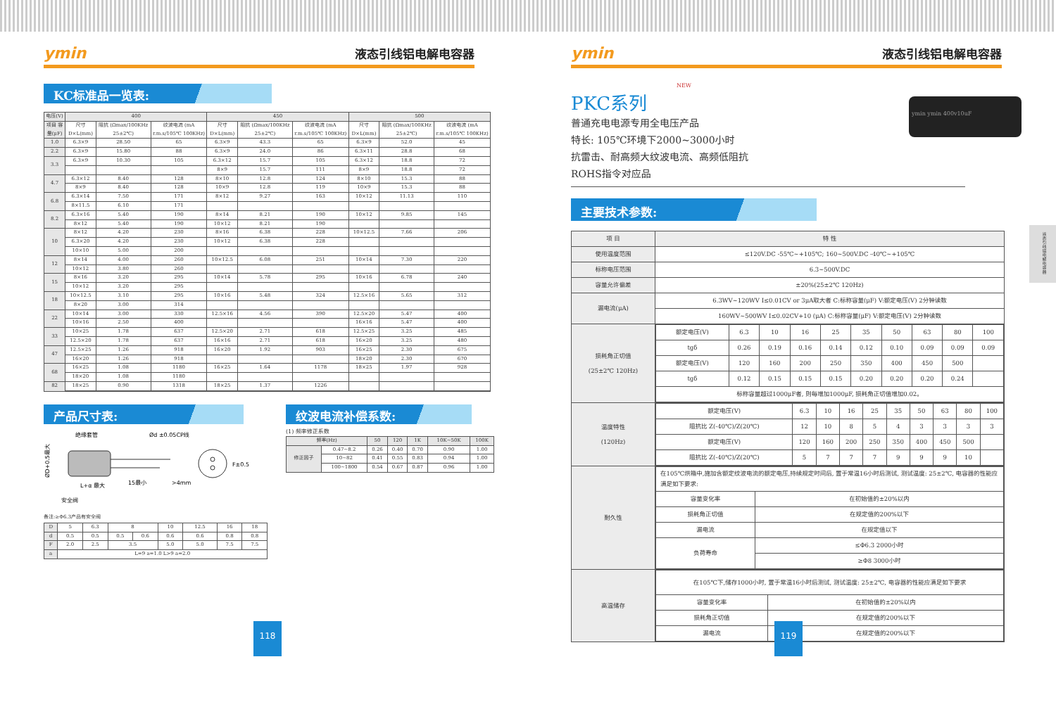ymin 液态引线铝电解电容器
KC标准品一览表:
| 电压(V) | 400 | | | 450 | | | 500 | | |
| --- | --- | --- | --- | --- | --- | --- | --- | --- | --- |
| 项目 容量(μF) | 尺寸 D×L(mm) | 阻抗 (Ωmax/100KHz 25±2℃) | 纹波电流 (mA r.m.s/105℃ 100KHz) | 尺寸 D×L(mm) | 阻抗 (Ωmax/100KHz 25±2℃) | 纹波电流 (mA r.m.s/105℃ 100KHz) | 尺寸 D×L(mm) | 阻抗 (Ωmax/100KHz 25±2℃) | 纹波电流 (mA r.m.s/105℃ 100KHz) |
| 1.0 | 6.3×9 | 28.50 | 65 | 6.3×9 | 43.3 | 65 | 6.3×9 | 52.0 | 45 |
| 2.2 | 6.3×9 | 15.80 | 88 | 6.3×9 | 24.0 | 86 | 6.3×11 | 28.8 | 68 |
| 3.3 | 6.3×9 | 10.30 | 105 | 6.3×12 | 15.7 | 105 | 6.3×12 | 18.8 | 72 |
| | | | | 8×9 | 15.7 | 111 | 8×9 | 18.8 | 72 |
| 4.7 | 6.3×12 | 8.40 | 128 | 8×10 | 12.8 | 124 | 8×10 | 15.3 | 88 |
| | 8×9 | 8.40 | 128 | 10×9 | 12.8 | 119 | 10×9 | 15.3 | 88 |
| 6.8 | 6.3×14 | 7.50 | 171 | 8×12 | 9.27 | 163 | 10×12 | 11.13 | 110 |
| | 8×11.5 | 6.10 | 171 | | | | | | |
| 8.2 | 6.3×16 | 5.40 | 190 | 8×14 | 8.21 | 190 | 10×12 | 9.85 | 145 |
| | 8×12 | 5.40 | 190 | 10×12 | 8.21 | 190 | | | |
| 10 | 8×12 | 4.20 | 230 | 8×16 | 6.38 | 228 | 10×12.5 | 7.66 | 206 |
| | 6.3×20 | 4.20 | 230 | 10×12 | 6.38 | 228 | | | |
| | 10×10 | 5.00 | 200 | | | | | | |
| 12 | 8×14 | 4.00 | 260 | 10×12.5 | 6.08 | 251 | 10×14 | 7.30 | 220 |
| | 10×12 | 3.80 | 260 | | | | | | |
| 15 | 8×16 | 3.20 | 295 | 10×14 | 5.78 | 295 | 10×16 | 6.78 | 240 |
| | 10×12 | 3.20 | 295 | | | | | | |
| 18 | 10×12.5 | 3.10 | 295 | 10×16 | 5.48 | 324 | 12.5×16 | 5.65 | 312 |
| | 8×20 | 3.00 | 314 | | | | | | |
| 22 | 10×14 | 3.00 | 330 | 12.5×16 | 4.56 | 390 | 12.5×20 | 5.47 | 400 |
| | 10×16 | 2.50 | 400 | | | | 16×16 | 5.47 | 400 |
| 33 | 10×25 | 1.78 | 637 | 12.5×20 | 2.71 | 618 | 12.5×25 | 3.25 | 485 |
| | 12.5×20 | 1.78 | 637 | 16×16 | 2.71 | 618 | 16×20 | 3.25 | 480 |
| 47 | 12.5×25 | 1.26 | 918 | 16×20 | 1.92 | 903 | 16×25 | 2.30 | 675 |
| | 16×20 | 1.26 | 918 | | | | 18×20 | 2.30 | 670 |
| 68 | 16×25 | 1.08 | 1180 | 16×25 | 1.64 | 1178 | 18×25 | 1.97 | 928 |
| | 18×20 | 1.08 | 1180 | | | | | | |
| 82 | 18×25 | 0.90 | 1318 | 18×25 | 1.37 | 1226 | | | |
产品尺寸表:
绝缘套管
Ød ±0.05CP线
ØD+0.5最大
F±0.5
L+α 最大
15最小
>4mm
安全阀
备注:≥Φ6.3产品有安全阀
| D | 5 | 6.3 | 8 | | 10 | 12.5 | 16 | 18 |
| d | 0.5 | 0.5 | 0.5 | 0.6 | 0.6 | 0.6 | 0.8 | 0.8 |
| F | 2.0 | 2.5 | 3.5 | | 5.0 | 5.0 | 7.5 | 7.5 |
| a | L=9 a=1.0 L>9 a=2.0 | | | | | | | |
纹波电流补偿系数:
(1) 频率修正系数
| 频率(Hz) | | 50 | 120 | 1K | 10K~50K | 100K |
| 修正因子 | 0.47~8.2 | 0.26 | 0.40 | 0.70 | 0.90 | 1.00 |
| | 10~82 | 0.41 | 0.55 | 0.83 | 0.94 | 1.00 |
| | 100~1800 | 0.54 | 0.67 | 0.87 | 0.96 | 1.00 |
118
ymin 液态引线铝电解电容器
NEW
PKC系列
普通充电电源专用全电压产品
特长: 105℃环境下2000~3000小时
抗雷击、耐高频大纹波电流、高频低阻抗
ROHS指令对应品
ymin ymin 400v10uF
主要技术参数:
| 项 目 | 特 性 |
| 使用温度范围 | ≤120V.DC -55℃~+105℃; 160~500V.DC -40℃~+105℃ |
| 标称电压范围 | 6.3~500V.DC |
| 容量允许偏差 | ±20%(25±2℃ 120Hz) |
| 漏电流(μA) | 6.3WV~120WV I≤0.01CV or 3μA取大者 C:标称容量(μF) V:额定电压(V) 2分钟读数 |
| | 160WV~500WV I≤0.02CV+10 (μA) C:标称容量(μF) V:额定电压(V) 2分钟读数 |
| 损耗角正切值 (25±2℃ 120Hz) | / 额定电压(V) / 6.3 / 10 / 16 / 25 / 35 / 50 / 63 / 80 / 100 / / tgδ / 0.26 / 0.19 / 0.16 / 0.14 / 0.12 / 0.10 / 0.09 / 0.09 / 0.09 / / 额定电压(V) / 120 / 160 / 200 / 250 / 350 / 400 / 450 / 500 / / / tgδ / 0.12 / 0.15 / 0.15 / 0.15 / 0.20 / 0.20 / 0.20 / 0.24 / / / 标称容量超过1000μF者, 则每增加1000μF, 损耗角正切值增加0.02。 / / / / / / / / / / |
| 温度特性 (120Hz) | / 额定电压(V) / 6.3 / 10 / 16 / 25 / 35 / 50 / 63 / 80 / 100 / / 阻抗比 Z(-40℃)/Z(20℃) / 12 / 10 / 8 / 5 / 4 / 3 / 3 / 3 / 3 / / 额定电压(V) / 120 / 160 / 200 / 250 / 350 / 400 / 450 / 500 / / / 阻抗比 Z(-40℃)/Z(20℃) / 5 / 7 / 7 / 7 / 9 / 9 / 9 / 10 / / |
| 耐久性 | / 在105℃烘箱中,施加含额定纹波电流的额定电压,持续规定时间后, 置于常温16小时后测试, 测试温度: 25±2℃, 电容器的性能应满足如下要求: / / / 容量变化率 / 在初始值的±20%以内 / / 损耗角正切值 / 在规定值的200%以下 / / 漏电流 / 在规定值以下 / / 负荷寿命 / ≤Φ6.3 2000小时 / / / ≥Φ8 3000小时 / |
| 高温储存 | / 在105℃下,储存1000小时, 置于常温16小时后测试, 测试温度: 25±2℃, 电容器的性能应满足如下要求 / / / 容量变化率 / 在初始值的±20%以内 / / 损耗角正切值 / 在规定值的200%以下 / / 漏电流 / 在规定值的200%以下 / |
液态引线铝电解电容器
119